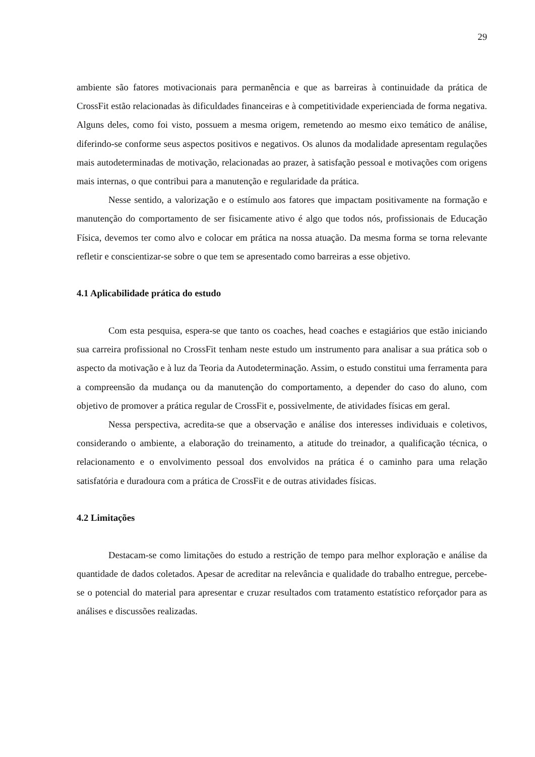29
ambiente são fatores motivacionais para permanência e que as barreiras à continuidade da prática de CrossFit estão relacionadas às dificuldades financeiras e à competitividade experienciada de forma negativa. Alguns deles, como foi visto, possuem a mesma origem, remetendo ao mesmo eixo temático de análise, diferindo-se conforme seus aspectos positivos e negativos. Os alunos da modalidade apresentam regulações mais autodeterminadas de motivação, relacionadas ao prazer, à satisfação pessoal e motivações com origens mais internas, o que contribui para a manutenção e regularidade da prática.
Nesse sentido, a valorização e o estímulo aos fatores que impactam positivamente na formação e manutenção do comportamento de ser fisicamente ativo é algo que todos nós, profissionais de Educação Física, devemos ter como alvo e colocar em prática na nossa atuação. Da mesma forma se torna relevante refletir e conscientizar-se sobre o que tem se apresentado como barreiras a esse objetivo.
4.1 Aplicabilidade prática do estudo
Com esta pesquisa, espera-se que tanto os coaches, head coaches e estagiários que estão iniciando sua carreira profissional no CrossFit tenham neste estudo um instrumento para analisar a sua prática sob o aspecto da motivação e à luz da Teoria da Autodeterminação. Assim, o estudo constitui uma ferramenta para a compreensão da mudança ou da manutenção do comportamento, a depender do caso do aluno, com objetivo de promover a prática regular de CrossFit e, possivelmente, de atividades físicas em geral.
Nessa perspectiva, acredita-se que a observação e análise dos interesses individuais e coletivos, considerando o ambiente, a elaboração do treinamento, a atitude do treinador, a qualificação técnica, o relacionamento e o envolvimento pessoal dos envolvidos na prática é o caminho para uma relação satisfatória e duradoura com a prática de CrossFit e de outras atividades físicas.
4.2 Limitações
Destacam-se como limitações do estudo a restrição de tempo para melhor exploração e análise da quantidade de dados coletados. Apesar de acreditar na relevância e qualidade do trabalho entregue, percebe-se o potencial do material para apresentar e cruzar resultados com tratamento estatístico reforçador para as análises e discussões realizadas.